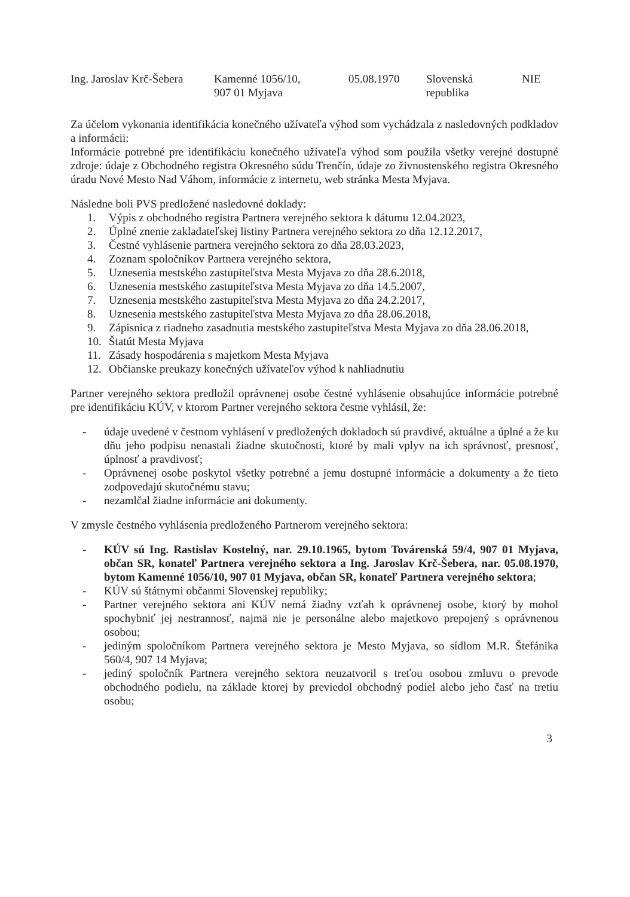| Ing. Jaroslav Krč-Šebera | Kamenné 1056/10, 907 01 Myjava | 05.08.1970 | Slovenská republika | NIE |
Za účelom vykonania identifikácia konečného užívateľa výhod som vychádzala z nasledovných podkladov a informácii:
Informácie potrebné pre identifikáciu konečného užívateľa výhod som použila všetky verejné dostupné zdroje: údaje z Obchodného registra Okresného súdu Trenčín, údaje zo živnostenského registra Okresného úradu Nové Mesto Nad Váhom, informácie z internetu, web stránka Mesta Myjava.
Následne boli PVS predložené nasledovné doklady:
1. Výpis z obchodného registra Partnera verejného sektora k dátumu 12.04.2023,
2. Úplné znenie zakladateľskej listiny Partnera verejného sektora zo dňa 12.12.2017,
3. Čestné vyhlásenie partnera verejného sektora zo dňa 28.03.2023,
4. Zoznam spoločníkov Partnera verejného sektora,
5. Uznesenia mestského zastupiteľstva Mesta Myjava zo dňa 28.6.2018,
6. Uznesenia mestského zastupiteľstva Mesta Myjava zo dňa 14.5.2007,
7. Uznesenia mestského zastupiteľstva Mesta Myjava zo dňa 24.2.2017,
8. Uznesenia mestského zastupiteľstva Mesta Myjava zo dňa 28.06.2018,
9. Zápisnica z riadneho zasadnutia mestského zastupiteľstva Mesta Myjava zo dňa 28.06.2018,
10. Štatút Mesta Myjava
11. Zásady hospodárenia s majetkom Mesta Myjava
12. Občianske preukazy konečných užívateľov výhod k nahliadnutiu
Partner verejného sektora predložil oprávnenej osobe čestné vyhlásenie obsahujúce informácie potrebné pre identifikáciu KÚV, v ktorom Partner verejného sektora čestne vyhlásil, že:
- údaje uvedené v čestnom vyhlásení v predložených dokladoch sú pravdivé, aktuálne a úplné a že ku dňu jeho podpisu nenastali žiadne skutočnosti, ktoré by mali vplyv na ich správnosť, presnosť, úplnosť a pravdivosť;
- Oprávnenej osobe poskytol všetky potrebné a jemu dostupné informácie a dokumenty a že tieto zodpovedajú skutočnému stavu;
- nezamlčal žiadne informácie ani dokumenty.
V zmysle čestného vyhlásenia predloženého Partnerom verejného sektora:
- KÚV sú Ing. Rastislav Kostelný, nar. 29.10.1965, bytom Továrenská 59/4, 907 01 Myjava, občan SR, konateľ Partnera verejného sektora a Ing. Jaroslav Krč-Šebera, nar. 05.08.1970, bytom Kamenné 1056/10, 907 01 Myjava, občan SR, konateľ Partnera verejného sektora;
- KÚV sú štátnymi občanmi Slovenskej republiky;
- Partner verejného sektora ani KÚV nemá žiadny vzťah k oprávnenej osobe, ktorý by mohol spochybniť jej nestrannosť, najmä nie je personálne alebo majetkovo prepojený s oprávnenou osobou;
- jediným spoločníkom Partnera verejného sektora je Mesto Myjava, so sídlom M.R. Štefánika 560/4, 907 14 Myjava;
- jediný spoločník Partnera verejného sektora neuzatvoril s treťou osobou zmluvu o prevode obchodného podielu, na základe ktorej by previedol obchodný podiel alebo jeho časť na tretiu osobu;
3